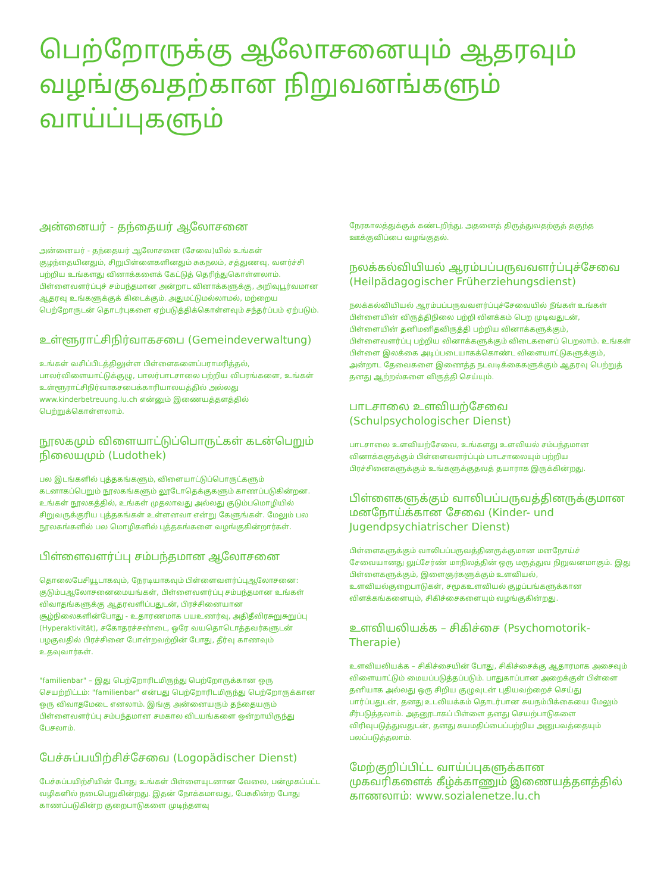பெற்றோருக்கு ஆலோசனையும் ஆதரவும் வழங்குவதற்கான நிறுவனங்களும் வாய்ப்புகளும்
அன்னையர் - தந்தையர் ஆலோசனை
அன்னையர் - தந்தையர் ஆலோசனை (சேவை)யில் உங்கள் குழந்தையினதும், சிறுபிள்ளைகளினதும் சுகநலம், சத்துணவு, வளர்ச்சி பற்றிய உங்களது வினாக்களைக் கேட்டுத் தெரிந்துகொள்ளலாம். பிள்ளைவளர்ப்புச் சம்பந்தமான அன்றாட வினாக்களுக்கு, அறிவுபூர்வமான ஆதரவு உங்களுக்குக் கிடைக்கும். அதுமட்டுமல்லாமல், மற்றைய பெற்றோருடன் தொடர்புகளை ஏற்படுத்திக்கொள்ளவும் சந்தர்ப்பம் ஏற்படும்.
உள்ளூராட்சிநிர்வாகசபை (Gemeindeverwaltung)
உங்கள் வசிப்பிடத்திலுள்ள பிள்ளைகளைப்பராமரித்தல், பாலர்விளையாட்டுக்குழு, பாலர்பாடசாலை பற்றிய விபரங்களை, உங்கள் உள்ளூராட்சிநிர்வாகசபைக்காரியாலயத்தில் அல்லது www.kinderbetreuung.lu.ch என்னும் இணையத்தளத்தில் பெற்றுக்கொள்ளலாம்.
நூலகமும் விளையாட்டுப்பொருட்கள் கடன்பெறும் நிலையமும் (Ludothek)
பல இடங்களில் புத்தகங்களும், விளையாட்டுப்பொருட்களும் கடனாகப்பெறும் நூலகங்களும் லூடோதெக்குகளும் காணப்படுகின்றன. உங்கள் நூலகத்தில், உங்கள் முதலாவது அல்லது குடும்பமொழியில் சிறுவருக்குரிய புத்தகங்கள் உள்ளனவா என்று கேளுங்கள். மேலும் பல நூலகங்களில் பல மொழிகளில் புத்தகங்களை வழங்குகின்றார்கள்.
பிள்ளைவளர்ப்பு சம்பந்தமான ஆலோசனை
தொலைபேசியூடாகவும், நேரடியாகவும் பிள்ளைவளர்ப்புஆலோசனை: குடும்பஆலோசனைமையங்கள், பிள்ளைவளர்ப்பு சம்பந்தமான உங்கள் விவாதங்களுக்கு ஆதரவளிப்பதுடன், பிரச்சினையான சூழ்நிலைகளின்போது - உதாரணமாக பயஉணர்வு, அதிதீவிரசுறுசுறுப்பு (Hyperaktivität), சகோதரச்சண்டை, ஒரே வயதொடொத்தவர்களுடன் பழகுவதில் பிரச்சினை போன்றவற்றின் போது, தீர்வு காணவும் உதவுவார்கள்.
"familienbar" – இது பெற்றோரிடமிருந்து பெற்றோருக்கான ஒரு செயற்றிட்டம்: "familienbar" என்பது பெற்றோரிடமிருந்து பெற்றோருக்கான ஒரு விவாதமேடை எனலாம். இங்கு அன்னையரும் தந்தையரும் பிள்ளைவளர்ப்பு சம்பந்தமான சமகால விடயங்களை ஒன்றாயிருந்து பேசலாம்.
பேச்சுப்பயிற்சிச்சேவை (Logopädischer Dienst)
பேச்சுப்பயிற்சியின் போது உங்கள் பிள்ளையுடனான வேலை, பன்முகப்பட்ட வழிகளில் நடைபெறுகின்றது. இதன் நோக்கமாவது, பேசுகின்ற போது காணப்படுகின்ற குறைபாடுகளை முடிந்தளவு
நேரகாலத்துக்குக் கண்டறிந்து, அதனைத் திருத்துவதற்குத் தகுந்த ஊக்குவிப்பை வழங்குதல்.
நலக்கல்வியியல் ஆரம்பப்பருவவளர்ப்புச்சேவை (Heilpädagogischer Früherziehungsdienst)
நலக்கல்வியியல் ஆரம்பப்பருவவளர்ப்புச்சேவையில் நீங்கள் உங்கள் பிள்ளையின் விருத்திநிலை பற்றி விளக்கம் பெற முடிவதுடன், பிள்ளையின் தனிமனிதவிருத்தி பற்றிய வினாக்களுக்கும், பிள்ளைவளர்ப்பு பற்றிய வினாக்களுக்கும் விடைகளைப் பெறலாம். உங்கள் பிள்ளை இலக்கை அடிப்படையாகக்கொண்ட விளையாட்டுகளுக்கும், அன்றாட தேவைகளை இணைத்த நடவடிக்கைகளுக்கும் ஆதரவு பெற்றுத் தனது ஆற்றல்களை விருத்தி செய்யும்.
பாடசாலை உளவியற்சேவை (Schulpsychologischer Dienst)
பாடசாலை உளவியற்சேவை, உங்களது உளவியல் சம்பந்தமான வினாக்களுக்கும் பிள்ளைவளர்ப்பும் பாடசாலையும் பற்றிய பிரச்சினைகளுக்கும் உங்களுக்குதவத் தயாராக இருக்கின்றது.
பிள்ளைகளுக்கும் வாலிபப்பருவத்தினருக்குமான மனநோய்க்கான சேவை (Kinder- und Jugendpsychiatrischer Dienst)
பிள்ளைகளுக்கும் வாலிபப்பருவத்தினருக்குமான மனநோய்ச் சேவையானது லுட்சேர்ண் மாநிலத்தின் ஒரு மருத்துவ நிறுவனமாகும். இது பிள்ளைகளுக்கும், இளைஞர்களுக்கும் உளவியல், உளவியல்குறைபாடுகள், சமூகஉளவியல் குழப்பங்களுக்கான விளக்கங்களையும், சிகிச்சைகளையும் வழங்குகின்றது.
உளவியலியக்க – சிகிச்சை (Psychomotorik-Therapie)
உளவியலியக்க – சிகிச்சையின் போது, சிகிச்சைக்கு ஆதாரமாக அசைவும் விளையாட்டும் மையப்படுத்தப்படும். பாதுகாப்பான அறைக்குள் பிள்ளை தனியாக அல்லது ஒரு சிறிய குழுவுடன் புதியவற்றைச் செய்து பார்ப்பதுடன், தனது உடலியக்கம் தொடர்பான சுயநம்பிக்கையை மேலும் சீர்படுத்தலாம். அதனூடாகப் பிள்ளை தனது செயற்பாடுகளை விரிவுபடுத்துவதுடன், தனது சுயமதிப்பைப்பற்றிய அனுபவத்தையும் பலப்படுத்தலாம்.
மேற்குறிப்பிட்ட வாய்ப்புகளுக்கான முகவரிகளைக் கீழ்க்காணும் இணையத்தளத்தில் காணலாம்: www.sozialenetze.lu.ch